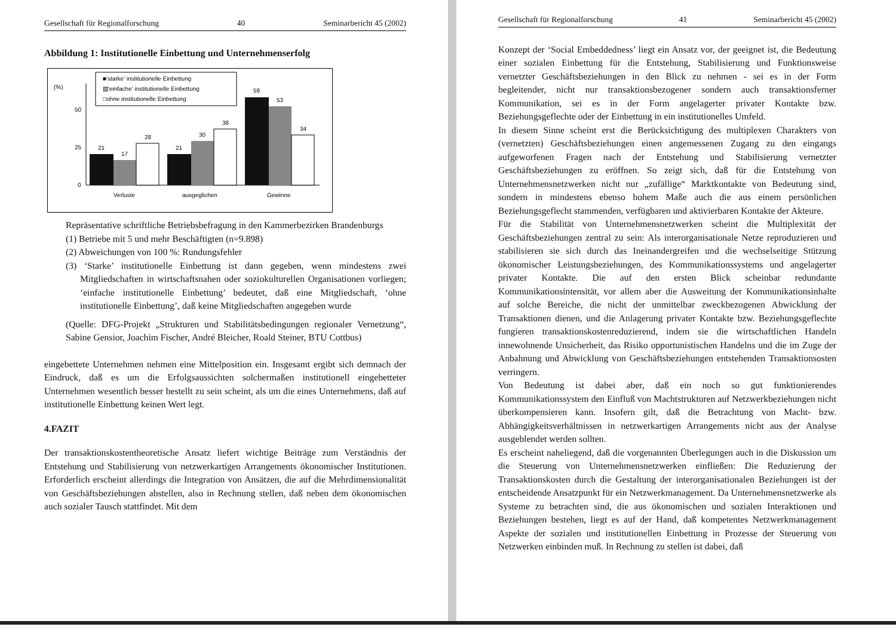Gesellschaft für Regionalforschung 40 Seminarbericht 45 (2002)
Abbildung 1: Institutionelle Einbettung und Unternehmenserfolg
(%)
50
25
0
■'starke' institutionelle Einbettung
▨'einfache' institutionelle Einbettung
□ohne institutionelle Einbettung
21
17
28
21
30
38
59
53
34
Verluste
ausgeglichen
Gewinne
Repräsentative schriftliche Betriebsbefragung in den Kammerbezirken Brandenburgs
(1) Betriebe mit 5 und mehr Beschäftigten (n=9.898)
(2) Abweichungen von 100 %: Rundungsfehler
(3) ‘Starke’ institutionelle Einbettung ist dann gegeben, wenn mindestens zwei Mitgliedschaften in wirtschaftsnahen oder soziokulturellen Organisationen vorliegen; ‘einfache institutionelle Einbettung’ bedeutet, daß eine Mitgliedschaft, ‘ohne institutionelle Einbettung’, daß keine Mitgliedschaften angegeben wurde
(Quelle: DFG-Projekt „Strukturen und Stabilitätsbedingungen regionaler Vernetzung“, Sabine Gensior, Joachim Fischer, André Bleicher, Roald Steiner, BTU Cottbus)
eingebettete Unternehmen nehmen eine Mittelposition ein. Insgesamt ergibt sich demnach der Eindruck, daß es um die Erfolgsaussichten solchermaßen institutionell eingebetteter Unternehmen wesentlich besser bestellt zu sein scheint, als um die eines Unternehmens, daß auf institutionelle Einbettung keinen Wert legt.
4.FAZIT
Der transaktionskostentheoretische Ansatz liefert wichtige Beiträge zum Verständnis der Entstehung und Stabilisierung von netzwerkartigen Arrangements ökonomischer Institutionen. Erforderlich erscheint allerdings die Integration von Ansätzen, die auf die Mehrdimensionalität von Geschäftsbeziehungen abstellen, also in Rechnung stellen, daß neben dem ökonomischen auch sozialer Tausch stattfindet. Mit dem
Gesellschaft für Regionalforschung 41 Seminarbericht 45 (2002)
Konzept der ‘Social Embeddedness’ liegt ein Ansatz vor, der geeignet ist, die Bedeutung einer sozialen Einbettung für die Entstehung, Stabilisierung und Funktionsweise vernetzter Geschäftsbeziehungen in den Blick zu nehmen - sei es in der Form begleitender, nicht nur transaktionsbezogener sondern auch transaktionsferner Kommunikation, sei es in der Form angelagerter privater Kontakte bzw. Beziehungsgeflechte oder der Einbettung in ein institutionelles Umfeld.
In diesem Sinne scheint erst die Berücksichtigung des multiplexen Charakters von (vernetzten) Geschäftsbeziehungen einen angemessenen Zugang zu den eingangs aufgeworfenen Fragen nach der Entstehung und Stabilisierung vernetzter Geschäftsbeziehungen zu eröffnen. So zeigt sich, daß für die Entstehung von Unternehmensnetzwerken nicht nur „zufällige“ Marktkontakte von Bedeutung sind, sondern in mindestens ebenso hohem Maße auch die aus einem persönlichen Beziehungsgeflecht stammenden, verfügbaren und aktivierbaren Kontakte der Akteure.
Für die Stabilität von Unternehmensnetzwerken scheint die Multiplexität der Geschäftsbeziehungen zentral zu sein: Als interorganisationale Netze reproduzieren und stabilisieren sie sich durch das Ineinandergreifen und die wechselseitige Stützung ökonomischer Leistungsbeziehungen, des Kommunikationssystems und angelagerter privater Kontakte. Die auf den ersten Blick scheinbar redundante Kommunikationsintensität, vor allem aber die Ausweitung der Kommunikationsinhalte auf solche Bereiche, die nicht der unmittelbar zweckbezogenen Abwicklung der Transaktionen dienen, und die Anlagerung privater Kontakte bzw. Beziehungsgeflechte fungieren transaktionskostenreduzierend, indem sie die wirtschaftlichen Handeln innewohnende Unsicherheit, das Risiko opportunistischen Handelns und die im Zuge der Anbahnung und Abwicklung von Geschäftsbeziehungen entstehenden Transaktionsosten verringern.
Von Bedeutung ist dabei aber, daß ein noch so gut funktionierendes Kommunikationssystem den Einfluß von Machtstrukturen auf Netzwerkbeziehungen nicht überkompensieren kann. Insofern gilt, daß die Betrachtung von Macht- bzw. Abhängigkeitsverhältnissen in netzwerkartigen Arrangements nicht aus der Analyse ausgeblendet werden sollten.
Es erscheint naheliegend, daß die vorgenannten Überlegungen auch in die Diskussion um die Steuerung von Unternehmensnetzwerken einfließen: Die Reduzierung der Transaktionskosten durch die Gestaltung der interorganisationalen Beziehungen ist der entscheidende Ansatzpunkt für ein Netzwerkmanagement. Da Unternehmensnetzwerke als Systeme zu betrachten sind, die aus ökonomischen und sozialen Interaktionen und Beziehungen bestehen, liegt es auf der Hand, daß kompetentes Netzwerkmanagement Aspekte der sozialen und institutionellen Einbettung in Prozesse der Steuerung von Netzwerken einbinden muß. In Rechnung zu stellen ist dabei, daß